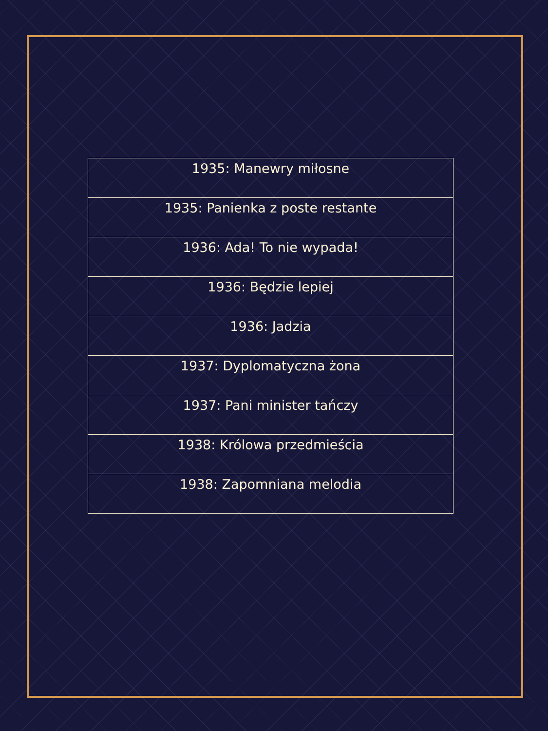| 1935: Manewry miłosne |
| 1935: Panienka z poste restante |
| 1936: Ada! To nie wypada! |
| 1936: Będzie lepiej |
| 1936: Jadzia |
| 1937: Dyplomatyczna żona |
| 1937: Pani minister tańczy |
| 1938: Królowa przedmieścia |
| 1938: Zapomniana melodia |